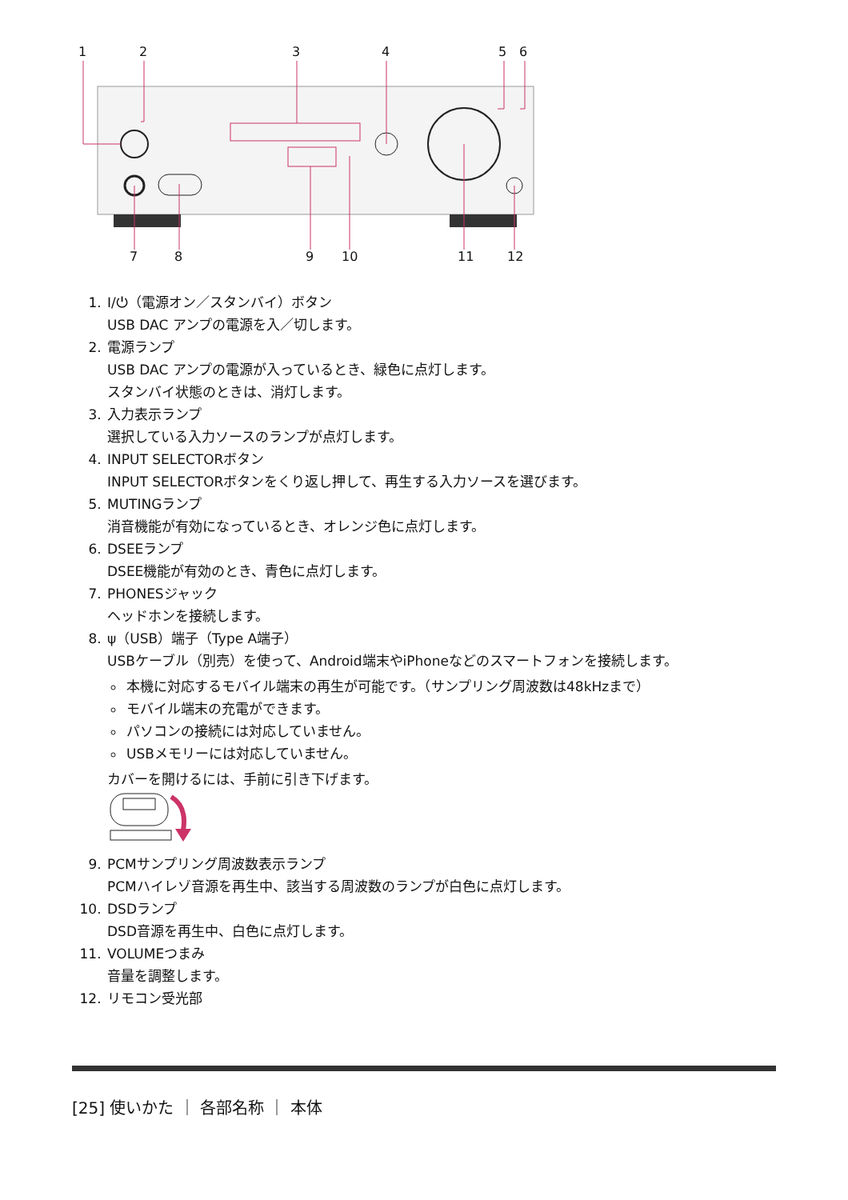1
2
3
4
5
6
7
8
9
10
11
12
1. I/⏻（電源オン／スタンバイ）ボタン
USB DAC アンプの電源を入／切します。
2. 電源ランプ
USB DAC アンプの電源が入っているとき、緑色に点灯します。
スタンバイ状態のときは、消灯します。
3. 入力表示ランプ
選択している入力ソースのランプが点灯します。
4. INPUT SELECTORボタン
INPUT SELECTORボタンをくり返し押して、再生する入力ソースを選びます。
5. MUTINGランプ
消音機能が有効になっているとき、オレンジ色に点灯します。
6. DSEEランプ
DSEE機能が有効のとき、青色に点灯します。
7. PHONESジャック
ヘッドホンを接続します。
8. ψ（USB）端子（Type A端子）
USBケーブル（別売）を使って、Android端末やiPhoneなどのスマートフォンを接続します。
本機に対応するモバイル端末の再生が可能です。（サンプリング周波数は48kHzまで）
モバイル端末の充電ができます。
パソコンの接続には対応していません。
USBメモリーには対応していません。
カバーを開けるには、手前に引き下げます。
9. PCMサンプリング周波数表示ランプ
PCMハイレゾ音源を再生中、該当する周波数のランプが白色に点灯します。
10. DSDランプ
DSD音源を再生中、白色に点灯します。
11. VOLUMEつまみ
音量を調整します。
12. リモコン受光部
[25] 使いかた ｜ 各部名称 ｜ 本体